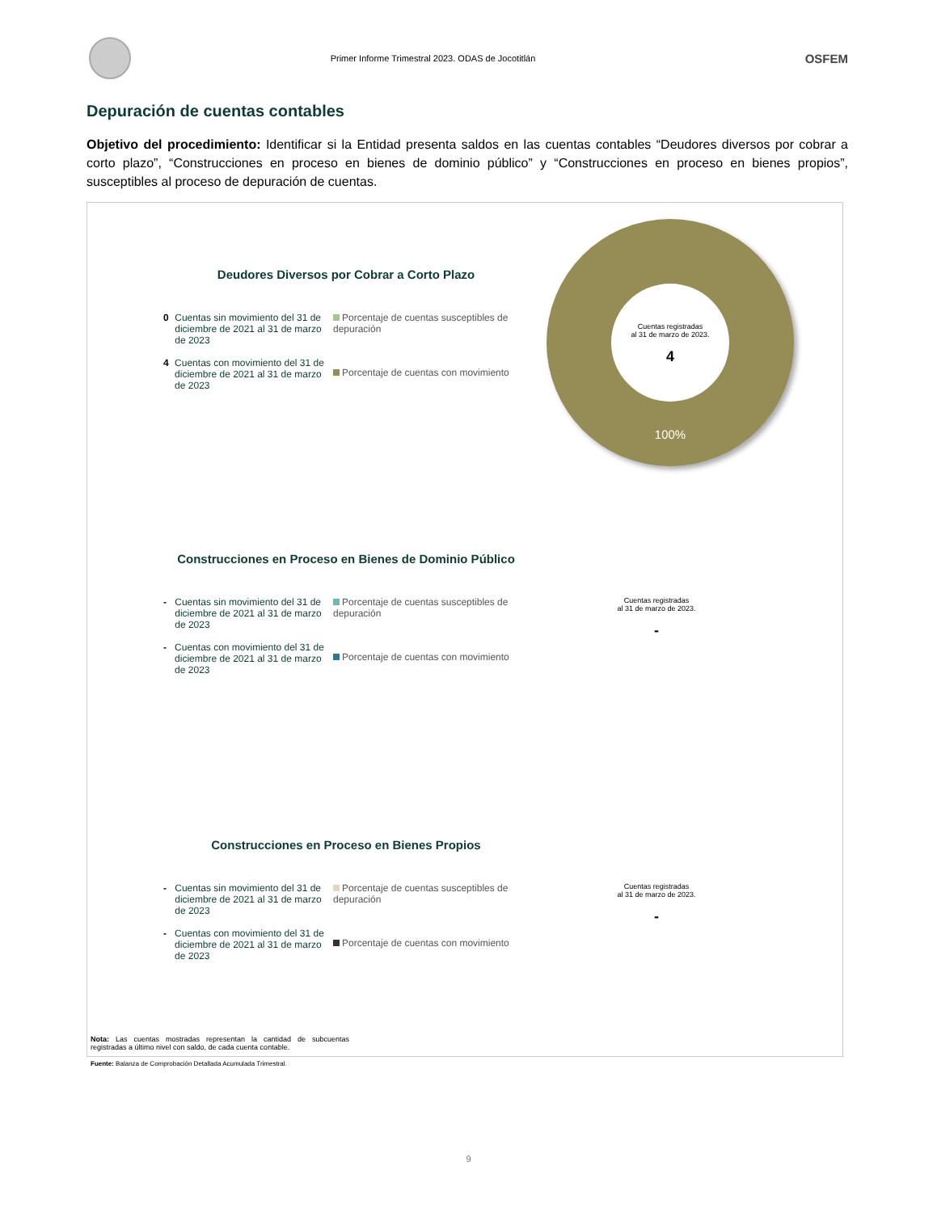Primer Informe Trimestral 2023. ODAS de Jocotitlán
OSFEM
Depuración de cuentas contables
Objetivo del procedimiento: Identificar si la Entidad presenta saldos en las cuentas contables “Deudores diversos por cobrar a corto plazo”, “Construcciones en proceso en bienes de dominio público” y “Construcciones en proceso en bienes propios”, susceptibles al proceso de depuración de cuentas.
Cuentas registradas
al 31 de marzo de 2023.
4
100%
Deudores Diversos por Cobrar a Corto Plazo
0 Cuentas sin movimiento del 31 de diciembre de 2021 al 31 de marzo de 2023
4 Cuentas con movimiento del 31 de diciembre de 2021 al 31 de marzo de 2023
Porcentaje de cuentas susceptibles de depuración
Porcentaje de cuentas con movimiento
Construcciones en Proceso en Bienes de Dominio Público
- Cuentas sin movimiento del 31 de diciembre de 2021 al 31 de marzo de 2023
- Cuentas con movimiento del 31 de diciembre de 2021 al 31 de marzo de 2023
Porcentaje de cuentas susceptibles de depuración
Porcentaje de cuentas con movimiento
Cuentas registradas
al 31 de marzo de 2023.
-
Construcciones en Proceso en Bienes Propios
- Cuentas sin movimiento del 31 de diciembre de 2021 al 31 de marzo de 2023
- Cuentas con movimiento del 31 de diciembre de 2021 al 31 de marzo de 2023
Porcentaje de cuentas susceptibles de depuración
Porcentaje de cuentas con movimiento
Cuentas registradas
al 31 de marzo de 2023.
-
Nota: Las cuentas mostradas representan la cantidad de subcuentas registradas a último nivel con saldo, de cada cuenta contable.
Fuente: Balanza de Comprobación Detallada Acumulada Trimestral.
9